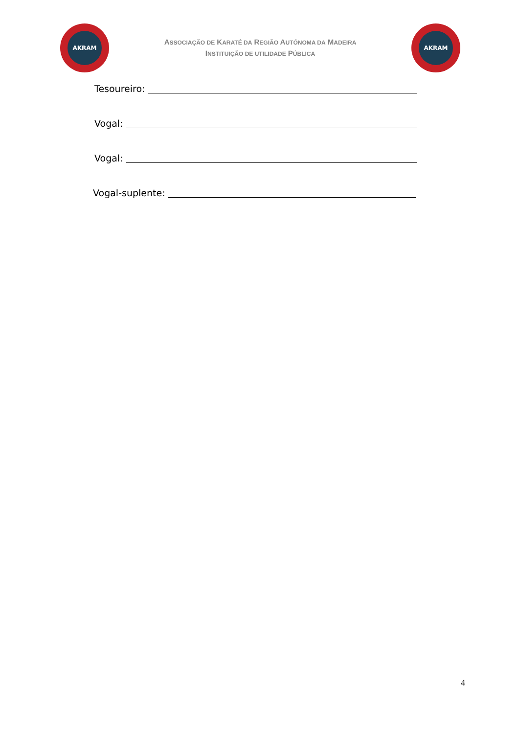AKRAM
ASSOCIAÇÃO DE KARATÉ DA REGIÃO AUTÓNOMA DA MADEIRA
INSTITUIÇÃO DE UTILIDADE PÚBLICA
AKRAM
Tesoureiro:
Vogal:
Vogal:
Vogal-suplente:
4